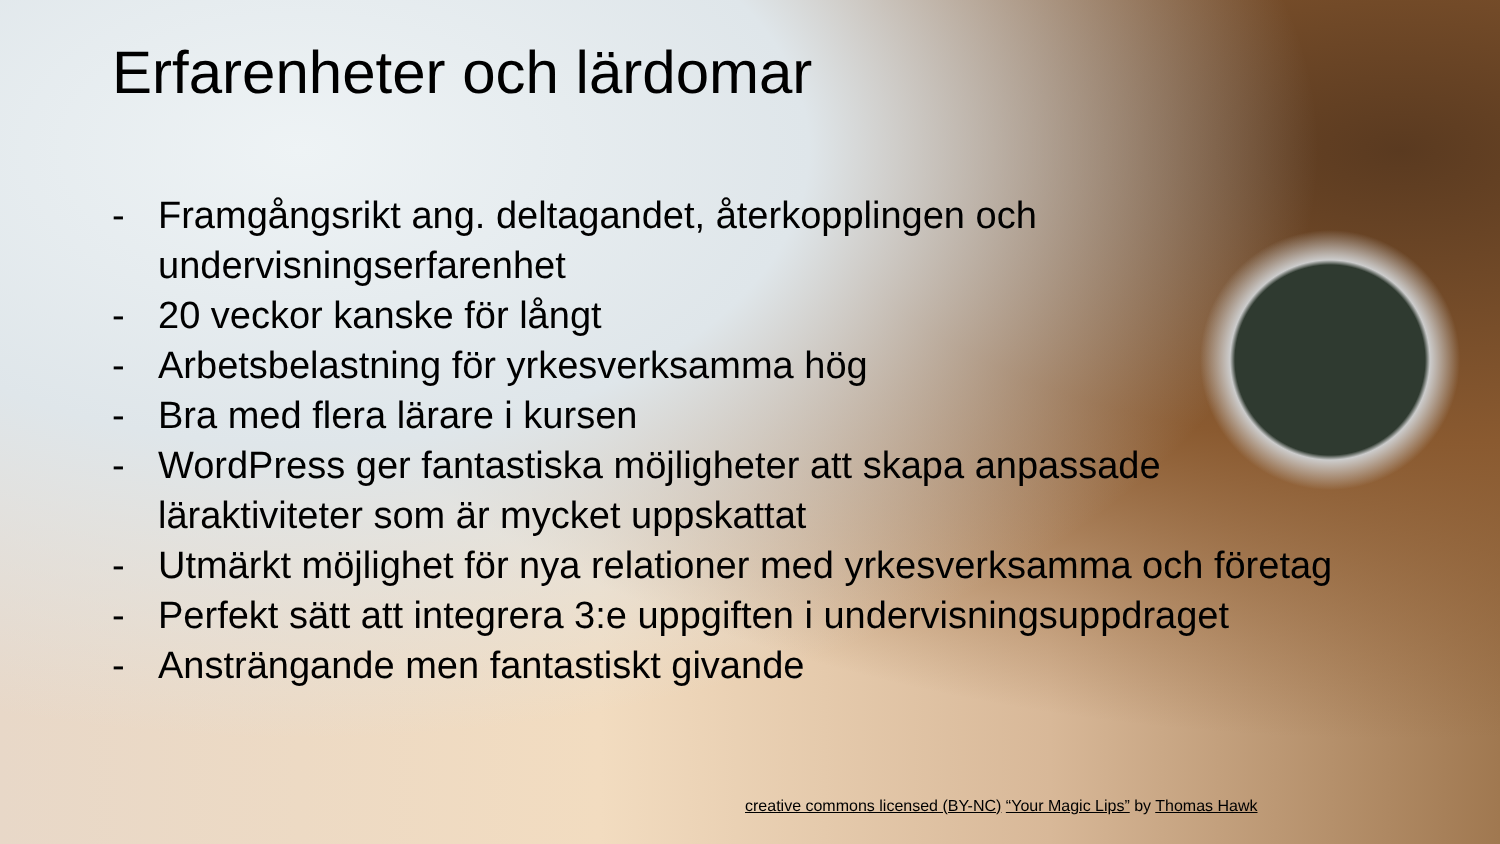Erfarenheter och lärdomar
- Framgångsrikt ang. deltagandet, återkopplingen och undervisningserfarenhet
- 20 veckor kanske för långt
- Arbetsbelastning för yrkesverksamma hög
- Bra med flera lärare i kursen
- WordPress ger fantastiska möjligheter att skapa anpassade läraktiviteter som är mycket uppskattat
- Utmärkt möjlighet för nya relationer med yrkesverksamma och företag
- Perfekt sätt att integrera 3:e uppgiften i undervisningsuppdraget
- Ansträngande men fantastiskt givande
creative commons licensed (BY-NC) “Your Magic Lips” by Thomas Hawk